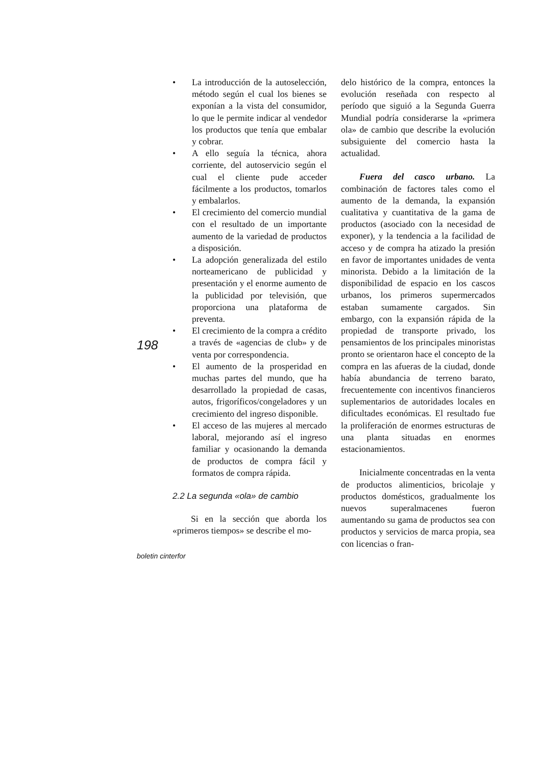198
• La introducción de la autoselección, método según el cual los bienes se exponían a la vista del consumidor, lo que le permite indicar al vendedor los productos que tenía que embalar y cobrar.
• A ello seguía la técnica, ahora corriente, del autoservicio según el cual el cliente pude acceder fácilmente a los productos, tomarlos y embalarlos.
• El crecimiento del comercio mundial con el resultado de un importante aumento de la variedad de productos a disposición.
• La adopción generalizada del estilo norteamericano de publicidad y presentación y el enorme aumento de la publicidad por televisión, que proporciona una plataforma de preventa.
• El crecimiento de la compra a crédito a través de «agencias de club» y de venta por correspondencia.
• El aumento de la prosperidad en muchas partes del mundo, que ha desarrollado la propiedad de casas, autos, frigoríficos/congeladores y un crecimiento del ingreso disponible.
• El acceso de las mujeres al mercado laboral, mejorando así el ingreso familiar y ocasionando la demanda de productos de compra fácil y formatos de compra rápida.
2.2 La segunda «ola» de cambio
Si en la sección que aborda los «primeros tiempos» se describe el mo-
delo histórico de la compra, entonces la evolución reseñada con respecto al período que siguió a la Segunda Guerra Mundial podría considerarse la «primera ola» de cambio que describe la evolución subsiguiente del comercio hasta la actualidad.
Fuera del casco urbano. La combinación de factores tales como el aumento de la demanda, la expansión cualitativa y cuantitativa de la gama de productos (asociado con la necesidad de exponer), y la tendencia a la facilidad de acceso y de compra ha atizado la presión en favor de importantes unidades de venta minorista. Debido a la limitación de la disponibilidad de espacio en los cascos urbanos, los primeros supermercados estaban sumamente cargados. Sin embargo, con la expansión rápida de la propiedad de transporte privado, los pensamientos de los principales minoristas pronto se orientaron hace el concepto de la compra en las afueras de la ciudad, donde había abundancia de terreno barato, frecuentemente con incentivos financieros suplementarios de autoridades locales en dificultades económicas. El resultado fue la proliferación de enormes estructuras de una planta situadas en enormes estacionamientos.
Inicialmente concentradas en la venta de productos alimenticios, bricolaje y productos domésticos, gradualmente los nuevos superalmacenes fueron aumentando su gama de productos sea con productos y servicios de marca propia, sea con licencias o fran-
boletin cinterfor